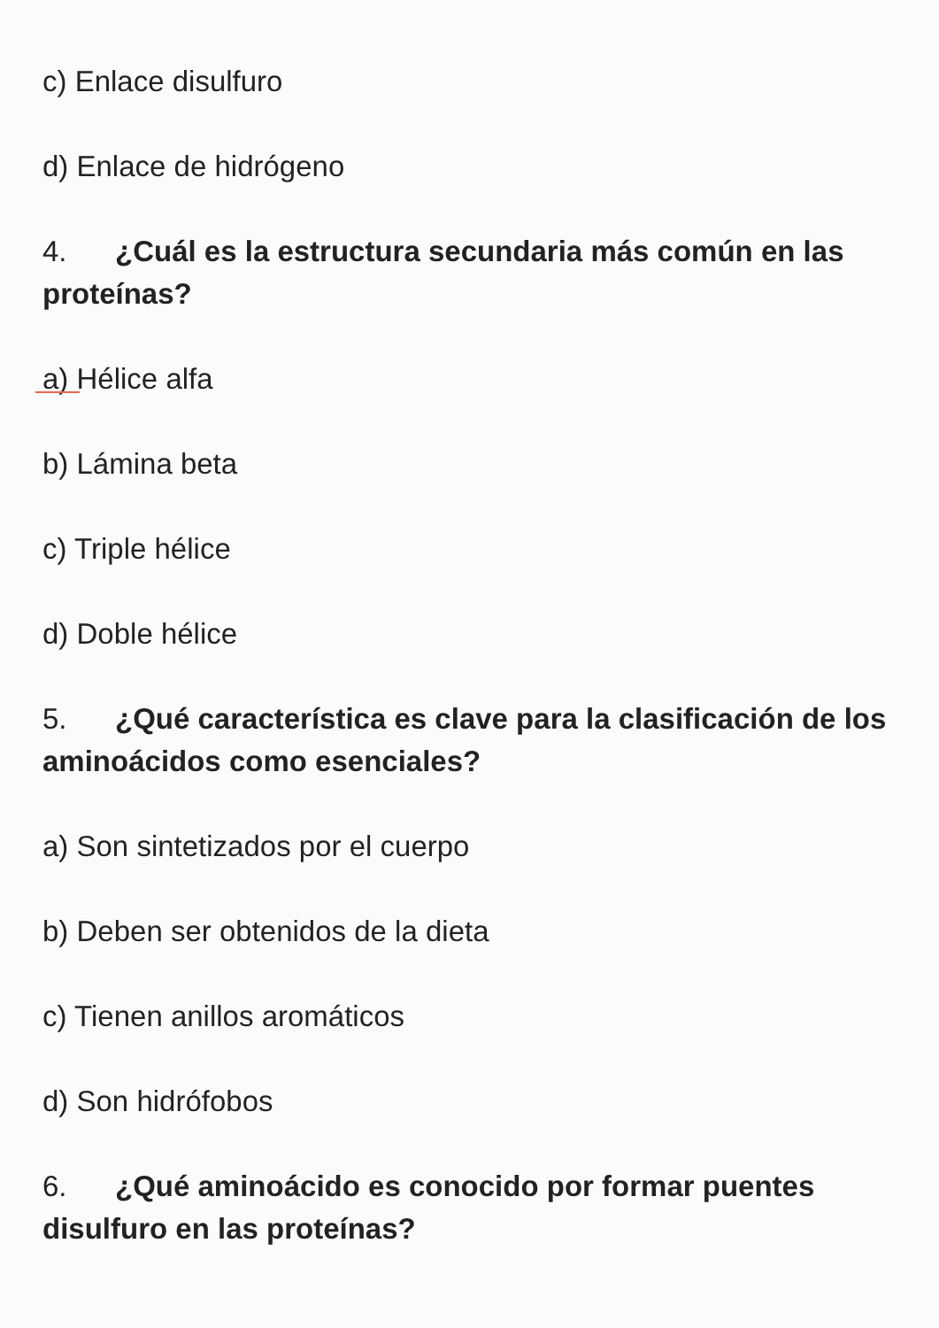c) Enlace disulfuro
d) Enlace de hidrógeno
4. ¿Cuál es la estructura secundaria más común en las proteínas?
a) Hélice alfa
b) Lámina beta
c) Triple hélice
d) Doble hélice
5. ¿Qué característica es clave para la clasificación de los aminoácidos como esenciales?
a) Son sintetizados por el cuerpo
b) Deben ser obtenidos de la dieta
c) Tienen anillos aromáticos
d) Son hidrófobos
6. ¿Qué aminoácido es conocido por formar puentes disulfuro en las proteínas?